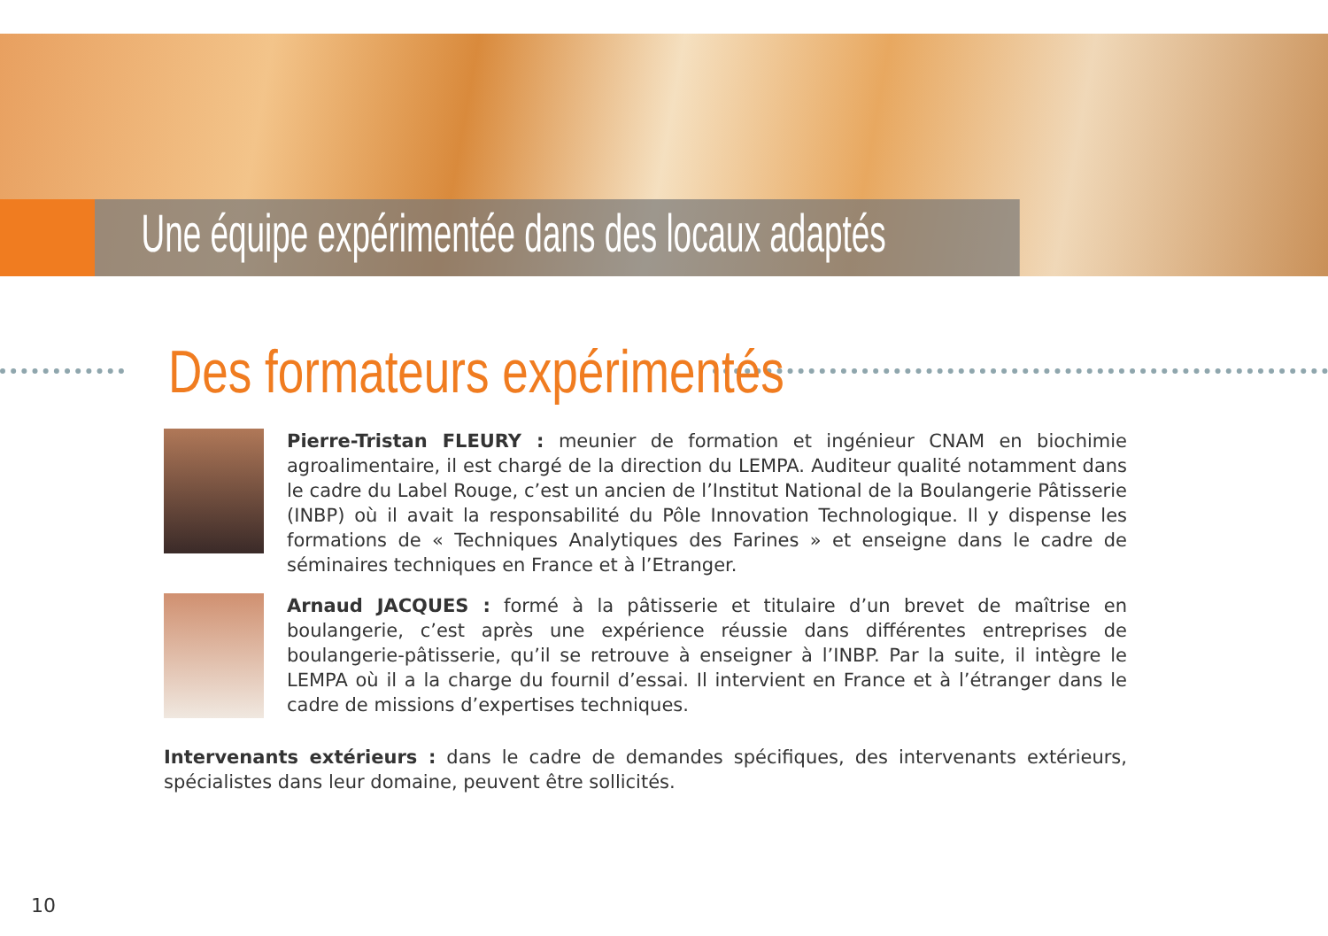Une équipe expérimentée dans des locaux adaptés
Des formateurs expérimentés
Pierre-Tristan FLEURY : meunier de formation et ingénieur CNAM en biochimie agroalimentaire, il est chargé de la direction du LEMPA. Auditeur qualité notamment dans le cadre du Label Rouge, c’est un ancien de l’Institut National de la Boulangerie Pâtisserie (INBP) où il avait la responsabilité du Pôle Innovation Technologique. Il y dispense les formations de « Techniques Analytiques des Farines » et enseigne dans le cadre de séminaires techniques en France et à l’Etranger.
Arnaud JACQUES : formé à la pâtisserie et titulaire d’un brevet de maîtrise en boulangerie, c’est après une expérience réussie dans différentes entreprises de boulangerie-pâtisserie, qu’il se retrouve à enseigner à l’INBP. Par la suite, il intègre le LEMPA où il a la charge du fournil d’essai. Il intervient en France et à l’étranger dans le cadre de missions d’expertises techniques.
Intervenants extérieurs : dans le cadre de demandes spécifiques, des intervenants extérieurs, spécialistes dans leur domaine, peuvent être sollicités.
10